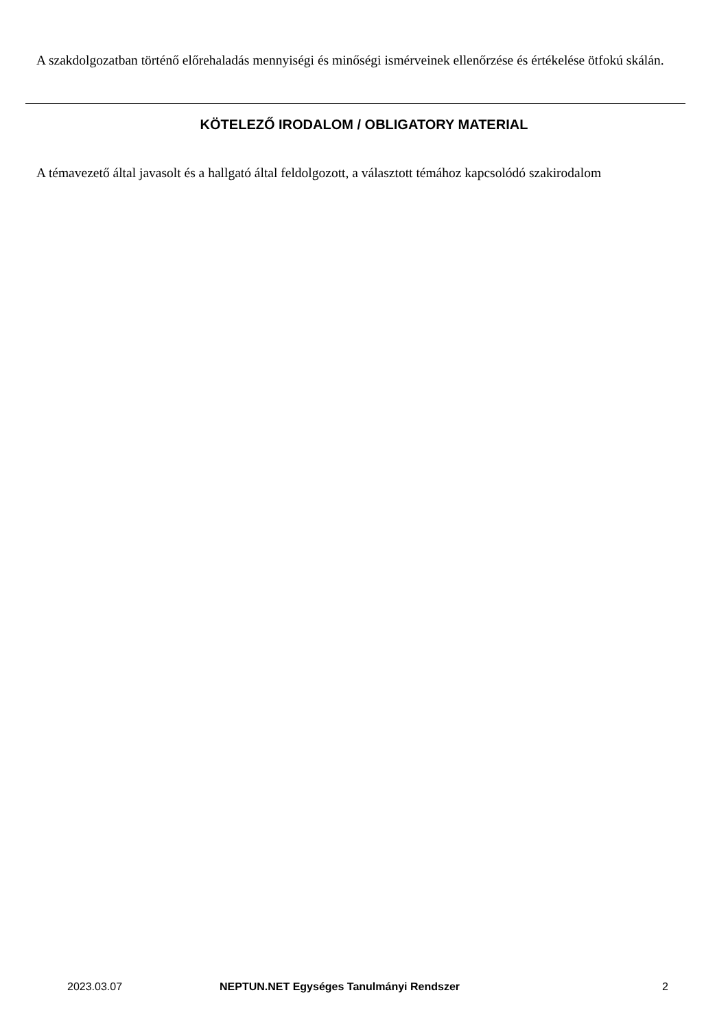A szakdolgozatban történő előrehaladás mennyiségi és minőségi ismérveinek ellenőrzése és értékelése ötfokú skálán.
KÖTELEZŐ IRODALOM / OBLIGATORY MATERIAL
A témavezető által javasolt és a hallgató által feldolgozott, a választott témához kapcsolódó szakirodalom
2023.03.07 NEPTUN.NET Egységes Tanulmányi Rendszer 2